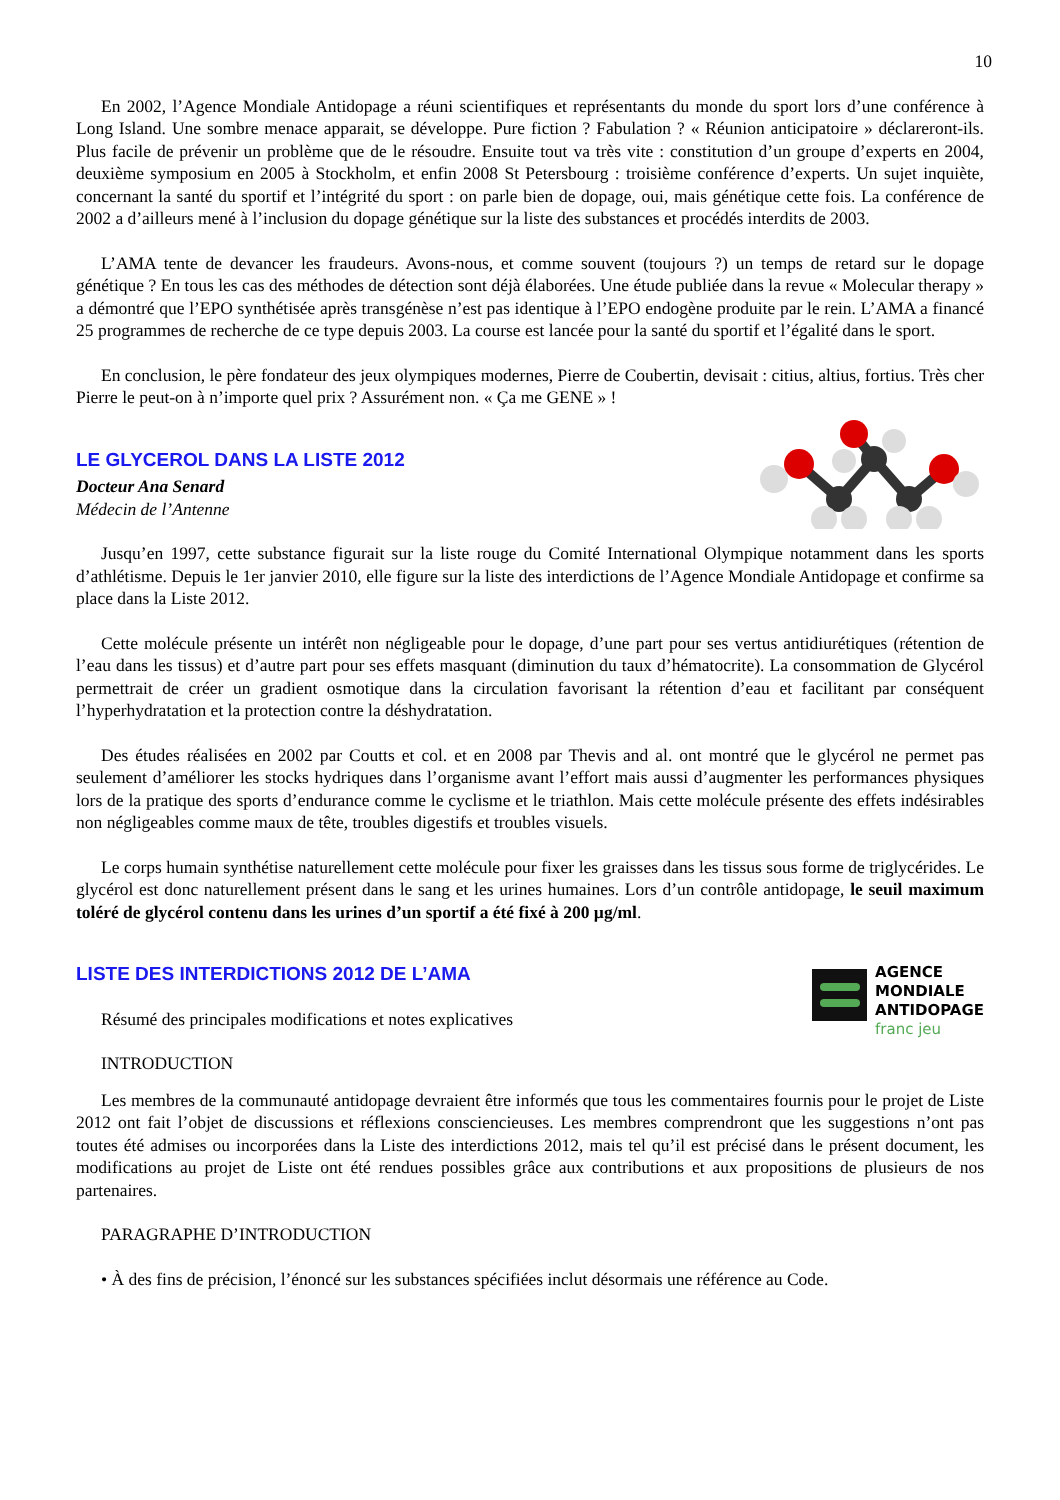10
En 2002, l’Agence Mondiale Antidopage a réuni scientifiques et représentants du monde du sport lors d’une conférence à Long Island. Une sombre menace apparait, se développe. Pure fiction ? Fabulation ? « Réunion anticipatoire » déclareront-ils. Plus facile de prévenir un problème que de le résoudre. Ensuite tout va très vite : constitution d’un groupe d’experts en 2004, deuxième symposium en 2005 à Stockholm, et enfin 2008 St Petersbourg : troisième conférence d’experts. Un sujet inquiète, concernant la santé du sportif et l’intégrité du sport : on parle bien de dopage, oui, mais génétique cette fois. La conférence de 2002 a d’ailleurs mené à l’inclusion du dopage génétique sur la liste des substances et procédés interdits de 2003.
L’AMA tente de devancer les fraudeurs. Avons-nous, et comme souvent (toujours ?) un temps de retard sur le dopage génétique ? En tous les cas des méthodes de détection sont déjà élaborées. Une étude publiée dans la revue « Molecular therapy » a démontré que l’EPO synthétisée après transgénèse n’est pas identique à l’EPO endogène produite par le rein. L’AMA a financé 25 programmes de recherche de ce type depuis 2003. La course est lancée pour la santé du sportif et l’égalité dans le sport.
En conclusion, le père fondateur des jeux olympiques modernes, Pierre de Coubertin, devisait : citius, altius, fortius. Très cher Pierre le peut-on à n’importe quel prix ? Assurément non. « Ça me GENE » !
LE GLYCEROL DANS LA LISTE 2012
Docteur Ana Senard
Médecin de l’Antenne
Jusqu’en 1997, cette substance figurait sur la liste rouge du Comité International Olympique notamment dans les sports d’athlétisme. Depuis le 1er janvier 2010, elle figure sur la liste des interdictions de l’Agence Mondiale Antidopage et confirme sa place dans la Liste 2012.
Cette molécule présente un intérêt non négligeable pour le dopage, d’une part pour ses vertus antidiurétiques (rétention de l’eau dans les tissus) et d’autre part pour ses effets masquant (diminution du taux d’hématocrite). La consommation de Glycérol permettrait de créer un gradient osmotique dans la circulation favorisant la rétention d’eau et facilitant par conséquent l’hyperhydratation et la protection contre la déshydratation.
Des études réalisées en 2002 par Coutts et col. et en 2008 par Thevis and al. ont montré que le glycérol ne permet pas seulement d’améliorer les stocks hydriques dans l’organisme avant l’effort mais aussi d’augmenter les performances physiques lors de la pratique des sports d’endurance comme le cyclisme et le triathlon. Mais cette molécule présente des effets indésirables non négligeables comme maux de tête, troubles digestifs et troubles visuels.
Le corps humain synthétise naturellement cette molécule pour fixer les graisses dans les tissus sous forme de triglycérides. Le glycérol est donc naturellement présent dans le sang et les urines humaines. Lors d’un contrôle antidopage, le seuil maximum toléré de glycérol contenu dans les urines d’un sportif a été fixé à 200 µg/ml.
LISTE DES INTERDICTIONS 2012 DE L’AMA
Résumé des principales modifications et notes explicatives
INTRODUCTION
AGENCE
MONDIALE
ANTIDOPAGE
franc jeu
Les membres de la communauté antidopage devraient être informés que tous les commentaires fournis pour le projet de Liste 2012 ont fait l’objet de discussions et réflexions consciencieuses. Les membres comprendront que les suggestions n’ont pas toutes été admises ou incorporées dans la Liste des interdictions 2012, mais tel qu’il est précisé dans le présent document, les modifications au projet de Liste ont été rendues possibles grâce aux contributions et aux propositions de plusieurs de nos partenaires.
PARAGRAPHE D’INTRODUCTION
• À des fins de précision, l’énoncé sur les substances spécifiées inclut désormais une référence au Code.